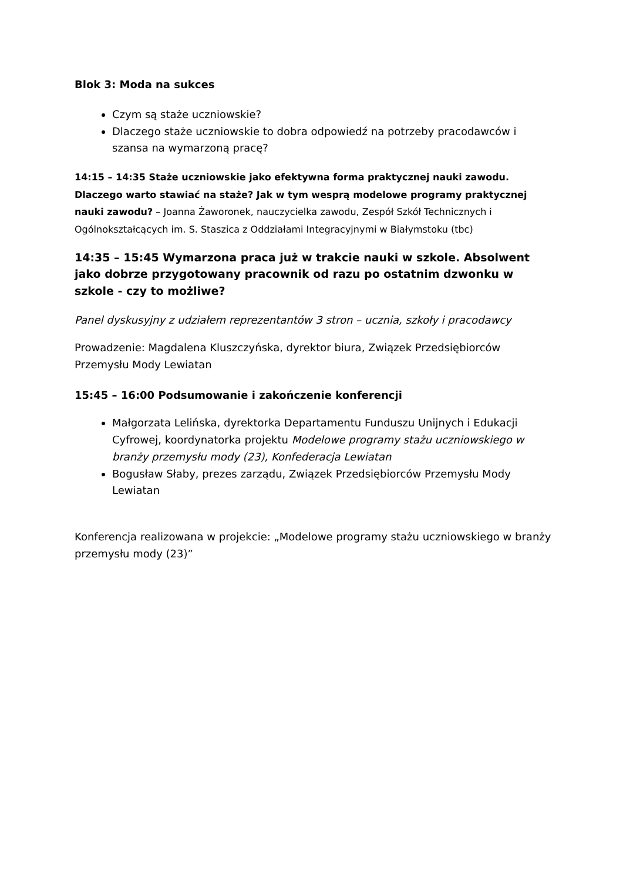Blok 3: Moda na sukces
Czym są staże uczniowskie?
Dlaczego staże uczniowskie to dobra odpowiedź na potrzeby pracodawców i szansa na wymarzoną pracę?
14:15 – 14:35 Staże uczniowskie jako efektywna forma praktycznej nauki zawodu. Dlaczego warto stawiać na staże? Jak w tym wesprą modelowe programy praktycznej nauki zawodu? – Joanna Żaworonek, nauczycielka zawodu, Zespół Szkół Technicznych i Ogólnokształcących im. S. Staszica z Oddziałami Integracyjnymi w Białymstoku (tbc)
14:35 – 15:45 Wymarzona praca już w trakcie nauki w szkole. Absolwent jako dobrze przygotowany pracownik od razu po ostatnim dzwonku w szkole - czy to możliwe?
Panel dyskusyjny z udziałem reprezentantów 3 stron – ucznia, szkoły i pracodawcy
Prowadzenie: Magdalena Kluszczyńska, dyrektor biura, Związek Przedsiębiorców Przemysłu Mody Lewiatan
15:45 – 16:00 Podsumowanie i zakończenie konferencji
Małgorzata Lelińska, dyrektorka Departamentu Funduszu Unijnych i Edukacji Cyfrowej, koordynatorka projektu Modelowe programy stażu uczniowskiego w branży przemysłu mody (23), Konfederacja Lewiatan
Bogusław Słaby, prezes zarządu, Związek Przedsiębiorców Przemysłu Mody Lewiatan
Konferencja realizowana w projekcie: „Modelowe programy stażu uczniowskiego w branży przemysłu mody (23)”